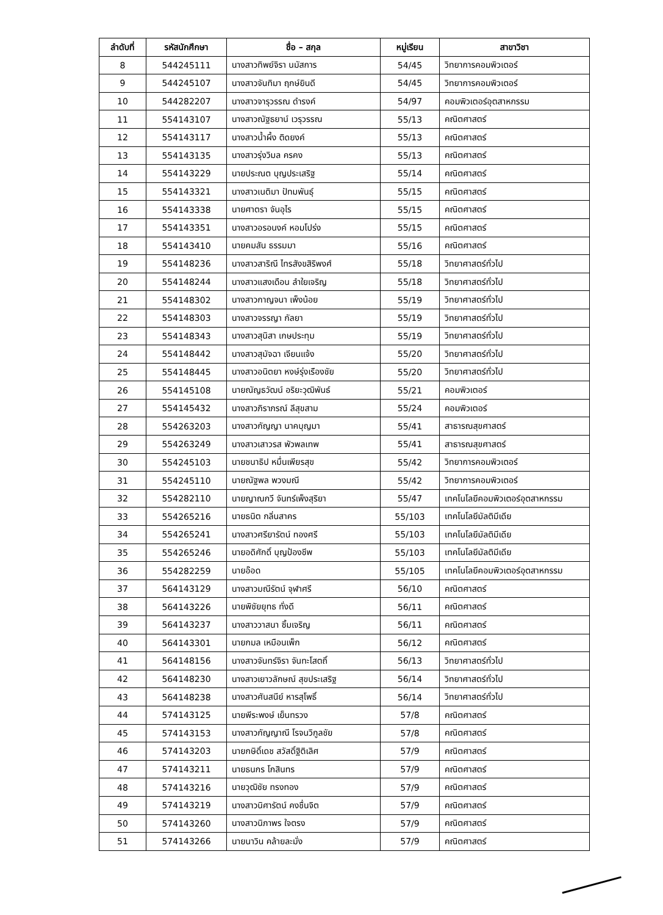| ลำดับที่ | รหัสนักศึกษา | ชื่อ – สกุล | หมู่เรียน | สาขาวิชา |
| --- | --- | --- | --- | --- |
| 8 | 544245111 | นางสาวทิพย์จิรา นมัสการ | 54/45 | วิทยาการคอมพิวเตอร์ |
| 9 | 544245107 | นางสาวจันทิมา ฤกษ์ยินดี | 54/45 | วิทยาการคอมพิวเตอร์ |
| 10 | 544282207 | นางสาวจารุวรรณ ดำรงค์ | 54/97 | คอมพิวเตอร์อุตสาหกรรม |
| 11 | 554143107 | นางสาวณัฐธยาน์ เวรุวรรณ | 55/13 | คณิตศาสตร์ |
| 12 | 554143117 | นางสาวน้ำผึ้ง ติดยงค์ | 55/13 | คณิตศาสตร์ |
| 13 | 554143135 | นางสาวรุ่งวิมล ครคง | 55/13 | คณิตศาสตร์ |
| 14 | 554143229 | นายประณต บุญประเสริฐ | 55/14 | คณิตศาสตร์ |
| 15 | 554143321 | นางสาวเนติมา ปัทมพันธุ์ | 55/15 | คณิตศาสตร์ |
| 16 | 554143338 | นายศาตรา จันอุไร | 55/15 | คณิตศาสตร์ |
| 17 | 554143351 | นางสาวอรอนงค์ หอมโปร่ง | 55/15 | คณิตศาสตร์ |
| 18 | 554143410 | นายคมสัน ธรรมมา | 55/16 | คณิตศาสตร์ |
| 19 | 554148236 | นางสาวสาริณี ไทรสังขสิริพงศ์ | 55/18 | วิทยาศาสตร์ทั่วไป |
| 20 | 554148244 | นางสาวแสงเดือน ลำใยเจริญ | 55/18 | วิทยาศาสตร์ทั่วไป |
| 21 | 554148302 | นางสาวกาญจนา เพ็งน้อย | 55/19 | วิทยาศาสตร์ทั่วไป |
| 22 | 554148303 | นางสาวจรรญา กัลยา | 55/19 | วิทยาศาสตร์ทั่วไป |
| 23 | 554148343 | นางสาวสุนิสา เกษประทุม | 55/19 | วิทยาศาสตร์ทั่วไป |
| 24 | 554148442 | นางสาวสุมัจฉา เจียนแจ้ง | 55/20 | วิทยาศาสตร์ทั่วไป |
| 25 | 554148445 | นางสาวอนิตยา หงษ์รุ่งเรืองชัย | 55/20 | วิทยาศาสตร์ทั่วไป |
| 26 | 554145108 | นายณัญธวัฒน์ อริยะวุฒิพันธ์ | 55/21 | คอมพิวเตอร์ |
| 27 | 554145432 | นางสาวภิราภรณ์ ลีสุขสาม | 55/24 | คอมพิวเตอร์ |
| 28 | 554263203 | นางสาวกัญญา นาคบุญมา | 55/41 | สาธารณสุขศาสตร์ |
| 29 | 554263249 | นางสาวเสาวรส พัวพลเทพ | 55/41 | สาธารณสุขศาสตร์ |
| 30 | 554245103 | นายชนาธิป หมื่นเพียรสุข | 55/42 | วิทยาการคอมพิวเตอร์ |
| 31 | 554245110 | นายณัฐพล พวงมณี | 55/42 | วิทยาการคอมพิวเตอร์ |
| 32 | 554282110 | นายญาณกวี จันทร์เพ็งสุริยา | 55/47 | เทคโนโลยีคอมพิวเตอร์อุตสาหกรรม |
| 33 | 554265216 | นายธนิต กลิ่นสาคร | 55/103 | เทคโนโลยีมัลติมีเดีย |
| 34 | 554265241 | นางสาวศรียารัตน์ ทองศรี | 55/103 | เทคโนโลยีมัลติมีเดีย |
| 35 | 554265246 | นายอดิศักดิ์ บุญป้องชีพ | 55/103 | เทคโนโลยีมัลติมีเดีย |
| 36 | 554282259 | นายอ๊อด | 55/105 | เทคโนโลยีคอมพิวเตอร์อุตสาหกรรม |
| 37 | 564143129 | นางสาวมณีรัตน์ จุฬาศรี | 56/10 | คณิตศาสตร์ |
| 38 | 564143226 | นายพิชัยยุทธ ทั่งดี | 56/11 | คณิตศาสตร์ |
| 39 | 564143237 | นางสาววาสนา ซิ้มเจริญ | 56/11 | คณิตศาสตร์ |
| 40 | 564143301 | นายกมล เหมือนเพ็ก | 56/12 | คณิตศาสตร์ |
| 41 | 564148156 | นางสาวจันทร์จิรา จันทะโสตถิ์ | 56/13 | วิทยาศาสตร์ทั่วไป |
| 42 | 564148230 | นางสาวเยาวลักษณ์ สุขประเสริฐ | 56/14 | วิทยาศาสตร์ทั่วไป |
| 43 | 564148238 | นางสาวศันสนีย์ หารสุโพธิ์ | 56/14 | วิทยาศาสตร์ทั่วไป |
| 44 | 574143125 | นายพีระพงษ์ เย็นทรวง | 57/8 | คณิตศาสตร์ |
| 45 | 574143153 | นางสาวกัญญาณี โรจนวิกูลชัย | 57/8 | คณิตศาสตร์ |
| 46 | 574143203 | นายกษิดิ์เดช สวัสดิ์ฐิติเลิศ | 57/9 | คณิตศาสตร์ |
| 47 | 574143211 | นายธนกร โกสินทร | 57/9 | คณิตศาสตร์ |
| 48 | 574143216 | นายวุฒิชัย ทรงทอง | 57/9 | คณิตศาสตร์ |
| 49 | 574143219 | นางสาวนิศารัตน์ คงชื่นจิต | 57/9 | คณิตศาสตร์ |
| 50 | 574143260 | นางสาวนิภาพร ใจตรง | 57/9 | คณิตศาสตร์ |
| 51 | 574143266 | นายนาวิน คล้ายละมั่ง | 57/9 | คณิตศาสตร์ |